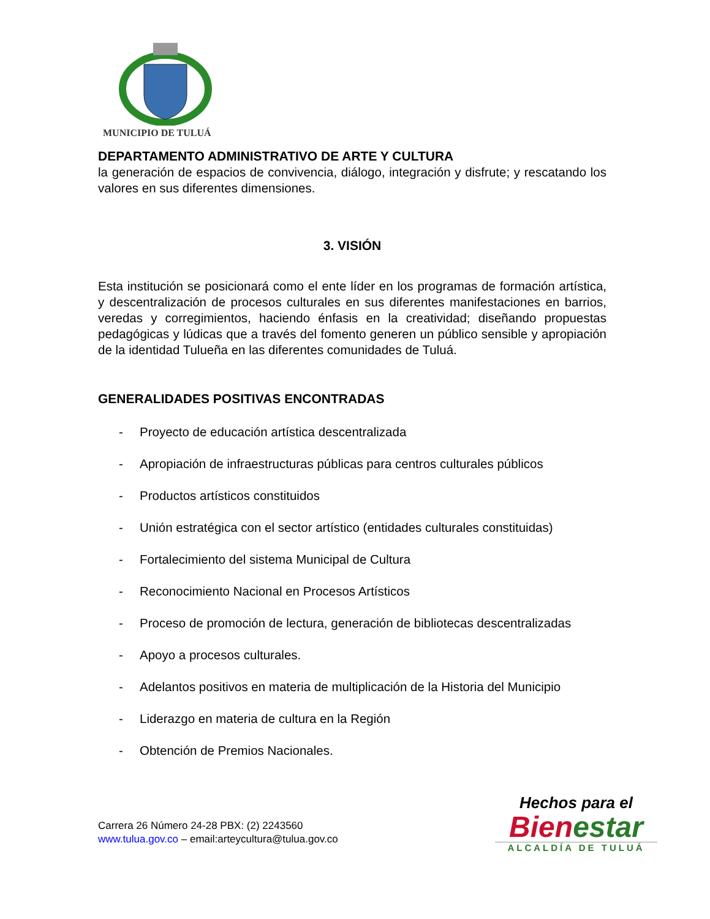MUNICIPIO DE TULUÁ
DEPARTAMENTO ADMINISTRATIVO DE ARTE Y CULTURA
la generación de espacios de convivencia, diálogo, integración y disfrute; y rescatando los valores en sus diferentes dimensiones.
3. VISIÓN
Esta institución se posicionará como el ente líder en los programas de formación artística, y descentralización de procesos culturales en sus diferentes manifestaciones en barrios, veredas y corregimientos, haciendo énfasis en la creatividad; diseñando propuestas pedagógicas y lúdicas que a través del fomento generen un público sensible y apropiación de la identidad Tulueña en las diferentes comunidades de Tuluá.
GENERALIDADES POSITIVAS ENCONTRADAS
- Proyecto de educación artística descentralizada
- Apropiación de infraestructuras públicas para centros culturales públicos
- Productos artísticos constituidos
- Unión estratégica con el sector artístico (entidades culturales constituidas)
- Fortalecimiento del sistema Municipal de Cultura
- Reconocimiento Nacional en Procesos Artísticos
- Proceso de promoción de lectura, generación de bibliotecas descentralizadas
- Apoyo a procesos culturales.
- Adelantos positivos en materia de multiplicación de la Historia del Municipio
- Liderazgo en materia de cultura en la Región
- Obtención de Premios Nacionales.
Carrera 26 Número 24-28 PBX: (2) 2243560
www.tulua.gov.co – email:arteycultura@tulua.gov.co
Hechos para el
Bienestar
ALCALDÍA DE TULUÁ